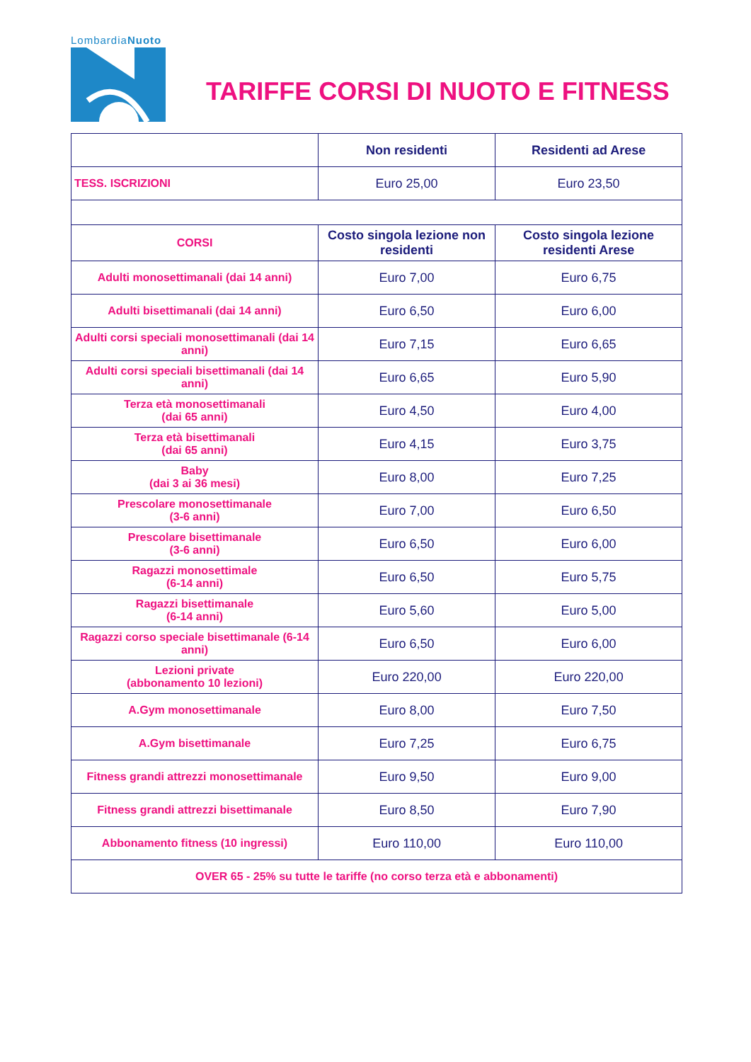LombardiaNuoto
TARIFFE CORSI DI NUOTO E FITNESS
| | Non residenti | Residenti ad Arese |
| --- | --- | --- |
| TESS. ISCRIZIONI | Euro 25,00 | Euro 23,50 |
| CORSI | Costo singola lezione non residenti | Costo singola lezione residenti Arese |
| Adulti monosettimanali (dai 14 anni) | Euro 7,00 | Euro 6,75 |
| Adulti bisettimanali (dai 14 anni) | Euro 6,50 | Euro 6,00 |
| Adulti corsi speciali monosettimanali (dai 14 anni) | Euro 7,15 | Euro 6,65 |
| Adulti corsi speciali bisettimanali (dai 14 anni) | Euro 6,65 | Euro 5,90 |
| Terza età monosettimanali (dai 65 anni) | Euro 4,50 | Euro 4,00 |
| Terza età bisettimanali (dai 65 anni) | Euro 4,15 | Euro 3,75 |
| Baby (dai 3 ai 36 mesi) | Euro 8,00 | Euro 7,25 |
| Prescolare monosettimanale (3-6 anni) | Euro 7,00 | Euro 6,50 |
| Prescolare bisettimanale (3-6 anni) | Euro 6,50 | Euro 6,00 |
| Ragazzi monosettimale (6-14 anni) | Euro 6,50 | Euro 5,75 |
| Ragazzi bisettimanale (6-14 anni) | Euro 5,60 | Euro 5,00 |
| Ragazzi corso speciale bisettimanale (6-14 anni) | Euro 6,50 | Euro 6,00 |
| Lezioni private (abbonamento 10 lezioni) | Euro 220,00 | Euro 220,00 |
| A.Gym monosettimanale | Euro 8,00 | Euro 7,50 |
| A.Gym bisettimanale | Euro 7,25 | Euro 6,75 |
| Fitness grandi attrezzi monosettimanale | Euro 9,50 | Euro 9,00 |
| Fitness grandi attrezzi bisettimanale | Euro 8,50 | Euro 7,90 |
| Abbonamento fitness (10 ingressi) | Euro 110,00 | Euro 110,00 |
| OVER 65 - 25% su tutte le tariffe (no corso terza età e abbonamenti) | | |